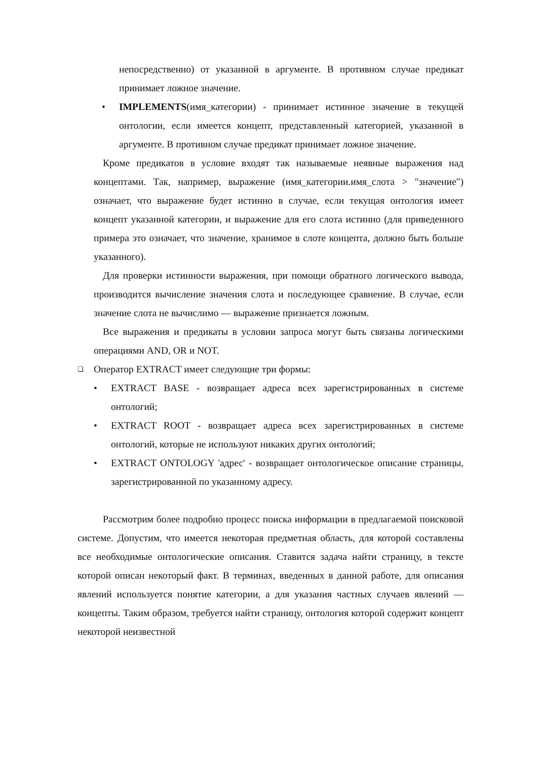непосредственно) от указанной в аргументе. В противном случае предикат принимает ложное значение.
• IMPLEMENTS(имя_категории) - принимает истинное значение в текущей онтологии, если имеется концепт, представленный категорией, указанной в аргументе. В противном случае предикат принимает ложное значение.
Кроме предикатов в условие входят так называемые неявные выражения над концептами. Так, например, выражение (имя_категории.имя_слота > "значение") означает, что выражение будет истинно в случае, если текущая онтология имеет концепт указанной категории, и выражение для его слота истинно (для приведенного примера это означает, что значение, хранимое в слоте концепта, должно быть больше указанного).
Для проверки истинности выражения, при помощи обратного логического вывода, производится вычисление значения слота и последующее сравнение. В случае, если значение слота не вычислимо — выражение признается ложным.
Все выражения и предикаты в условии запроса могут быть связаны логическими операциями AND, OR и NOT.
❑ Оператор EXTRACT имеет следующие три формы:
• EXTRACT BASE - возвращает адреса всех зарегистрированных в системе онтологий;
• EXTRACT ROOT - возвращает адреса всех зарегистрированных в системе онтологий, которые не используют никаких других онтологий;
• EXTRACT ONTOLOGY 'адрес' - возвращает онтологическое описание страницы, зарегистрированной по указанному адресу.
Рассмотрим более подробно процесс поиска информации в предлагаемой поисковой системе. Допустим, что имеется некоторая предметная область, для которой составлены все необходимые онтологические описания. Ставится задача найти страницу, в тексте которой описан некоторый факт. В терминах, введенных в данной работе, для описания явлений используется понятие категории, а для указания частных случаев явлений — концепты. Таким образом, требуется найти страницу, онтология которой содержит концепт некоторой неизвестной